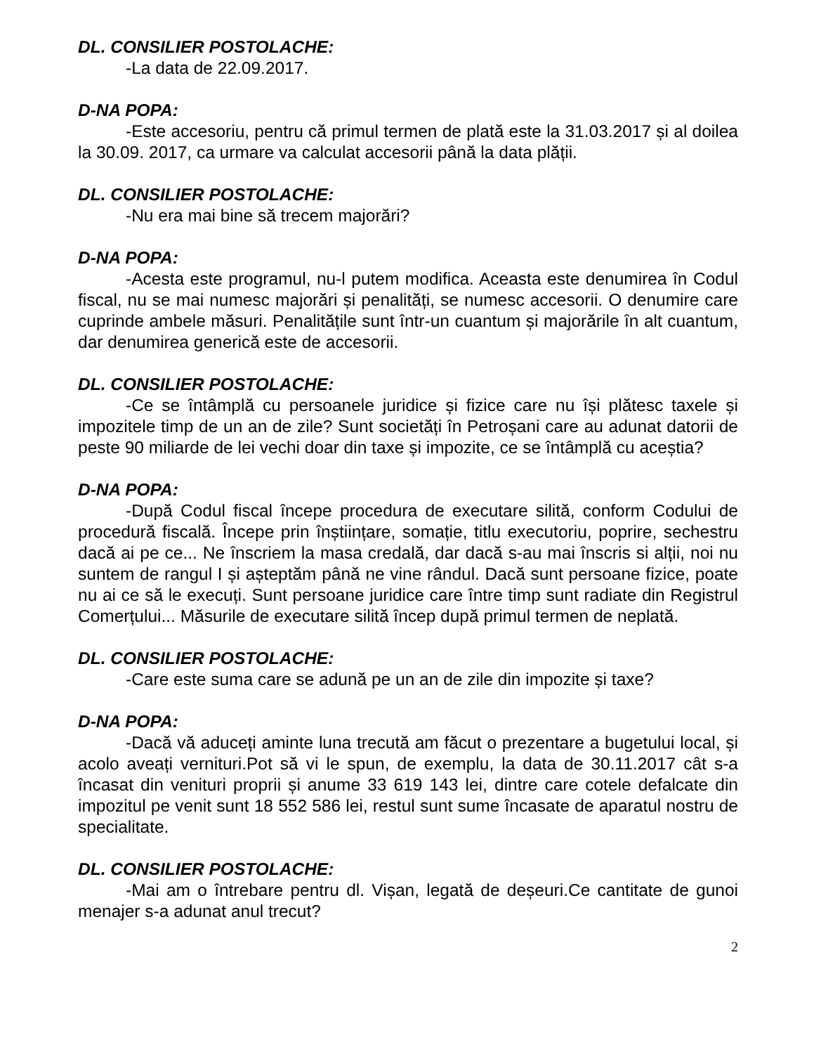DL. CONSILIER POSTOLACHE:
-La data de 22.09.2017.
D-NA POPA:
-Este accesoriu, pentru că primul termen de plată este la 31.03.2017 și al doilea la 30.09. 2017, ca urmare va calculat accesorii până la data plății.
DL. CONSILIER POSTOLACHE:
-Nu era mai bine să trecem majorări?
D-NA POPA:
-Acesta este programul, nu-l putem modifica. Aceasta este denumirea în Codul fiscal, nu se mai numesc majorări și penalități, se numesc accesorii. O denumire care cuprinde ambele măsuri. Penalitățile sunt într-un cuantum și majorările în alt cuantum, dar denumirea generică este de accesorii.
DL. CONSILIER POSTOLACHE:
-Ce se întâmplă cu persoanele juridice și fizice care nu își plătesc taxele și impozitele timp de un an de zile? Sunt societăți în Petroșani care au adunat datorii de peste 90 miliarde de lei vechi doar din taxe și impozite, ce se întâmplă cu aceștia?
D-NA POPA:
-După Codul fiscal începe procedura de executare silită, conform Codului de procedură fiscală. Începe prin înștiințare, somație, titlu executoriu, poprire, sechestru dacă ai pe ce... Ne înscriem la masa credală, dar dacă s-au mai înscris si alții, noi nu suntem de rangul I și așteptăm până ne vine rândul. Dacă sunt persoane fizice, poate nu ai ce să le execuți. Sunt persoane juridice care între timp sunt radiate din Registrul Comerțului... Măsurile de executare silită încep după primul termen de neplată.
DL. CONSILIER POSTOLACHE:
-Care este suma care se adună pe un an de zile din impozite și taxe?
D-NA POPA:
-Dacă vă aduceți aminte luna trecută am făcut o prezentare a bugetului local, și acolo aveați vernituri.Pot să vi le spun, de exemplu, la data de 30.11.2017 cât s-a încasat din venituri proprii și anume 33 619 143 lei, dintre care cotele defalcate din impozitul pe venit sunt 18 552 586 lei, restul sunt sume încasate de aparatul nostru de specialitate.
DL. CONSILIER POSTOLACHE:
-Mai am o întrebare pentru dl. Vișan, legată de deșeuri.Ce cantitate de gunoi menajer s-a adunat anul trecut?
2